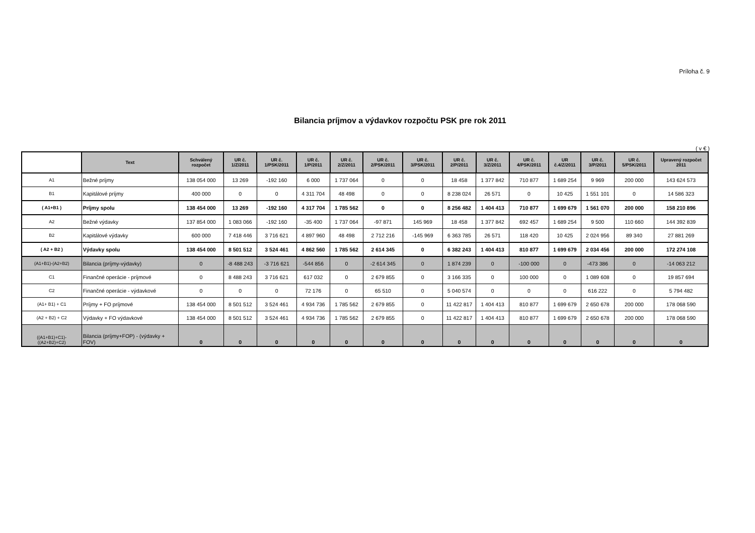Príloha č. 9
Bilancia príjmov a výdavkov rozpočtu PSK pre rok 2011
( v € )
| | Text | Schválený rozpočet | UR č. 1/Z/2011 | UR č. 1/PSK/2011 | UR č. 1/P/2011 | UR č. 2/Z/2011 | UR č. 2/PSK/2011 | UR č. 3/PSK/2011 | UR č. 2/P/2011 | UR č. 3/Z/2011 | UR č. 4/PSK/2011 | UR č.4/Z/2011 | UR č. 3/P/2011 | UR č. 5/PSK/2011 | Upravený rozpočet 2011 |
| --- | --- | --- | --- | --- | --- | --- | --- | --- | --- | --- | --- | --- | --- | --- | --- |
| A1 | Bežné príjmy | 138 054 000 | 13 269 | -192 160 | 6 000 | 1 737 064 | 0 | 0 | 18 458 | 1 377 842 | 710 877 | 1 689 254 | 9 969 | 200 000 | 143 624 573 |
| B1 | Kapitálové príjmy | 400 000 | 0 | 0 | 4 311 704 | 48 498 | 0 | 0 | 8 238 024 | 26 571 | 0 | 10 425 | 1 551 101 | 0 | 14 586 323 |
| ( A1+B1 ) | Príjmy spolu | 138 454 000 | 13 269 | -192 160 | 4 317 704 | 1 785 562 | 0 | 0 | 8 256 482 | 1 404 413 | 710 877 | 1 699 679 | 1 561 070 | 200 000 | 158 210 896 |
| A2 | Bežné výdavky | 137 854 000 | 1 083 066 | -192 160 | -35 400 | 1 737 064 | -97 871 | 145 969 | 18 458 | 1 377 842 | 692 457 | 1 689 254 | 9 500 | 110 660 | 144 392 839 |
| B2 | Kapitálové výdavky | 600 000 | 7 418 446 | 3 716 621 | 4 897 960 | 48 498 | 2 712 216 | -145 969 | 6 363 785 | 26 571 | 118 420 | 10 425 | 2 024 956 | 89 340 | 27 881 269 |
| ( A2 + B2 ) | Výdavky spolu | 138 454 000 | 8 501 512 | 3 524 461 | 4 862 560 | 1 785 562 | 2 614 345 | 0 | 6 382 243 | 1 404 413 | 810 877 | 1 699 679 | 2 034 456 | 200 000 | 172 274 108 |
| (A1+B1)-(A2+B2) | Bilancia (príjmy-výdavky) | 0 | -8 488 243 | -3 716 621 | -544 856 | 0 | -2 614 345 | 0 | 1 874 239 | 0 | -100 000 | 0 | -473 386 | 0 | -14 063 212 |
| C1 | Finančné operácie - príjmové | 0 | 8 488 243 | 3 716 621 | 617 032 | 0 | 2 679 855 | 0 | 3 166 335 | 0 | 100 000 | 0 | 1 089 608 | 0 | 19 857 694 |
| C2 | Finančné operácie - výdavkové | 0 | 0 | 0 | 72 176 | 0 | 65 510 | 0 | 5 040 574 | 0 | 0 | 0 | 616 222 | 0 | 5 794 482 |
| (A1+ B1) + C1 | Príjmy + FO príjmové | 138 454 000 | 8 501 512 | 3 524 461 | 4 934 736 | 1 785 562 | 2 679 855 | 0 | 11 422 817 | 1 404 413 | 810 877 | 1 699 679 | 2 650 678 | 200 000 | 178 068 590 |
| (A2 + B2) + C2 | Výdavky + FO výdavkové | 138 454 000 | 8 501 512 | 3 524 461 | 4 934 736 | 1 785 562 | 2 679 855 | 0 | 11 422 817 | 1 404 413 | 810 877 | 1 699 679 | 2 650 678 | 200 000 | 178 068 590 |
| ((A1+B1)+C1)-((A2+B2)+C2) | Bilancia (príjmy+FOP) - (výdavky + FOV) | 0 | 0 | 0 | 0 | 0 | 0 | 0 | 0 | 0 | 0 | 0 | 0 | 0 | 0 |